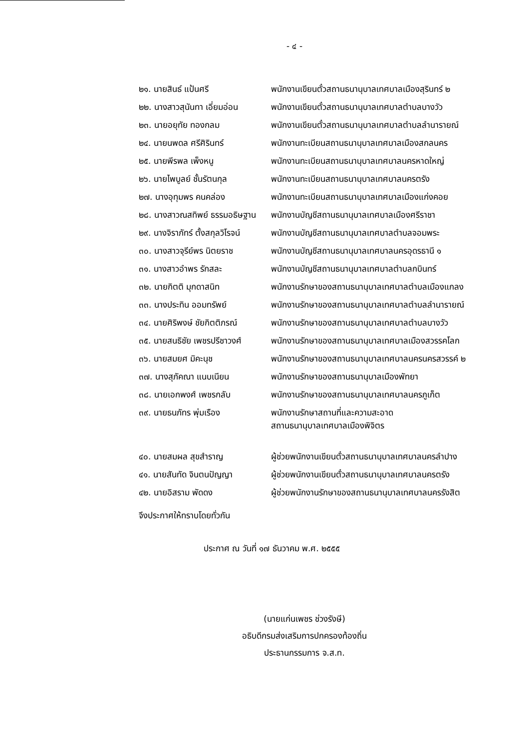- ๔ -
| ๒๑. นายสินธ์ แป้นศรี | พนักงานเขียนตั๋วสถานธนานุบาลเทศบาลเมืองสุรินทร์ ๒ |
| ๒๒. นางสาวสุนันทา เอี่ยมอ่อน | พนักงานเขียนตั๋วสถานธนานุบาลเทศบาลตำบลบางวัว |
| ๒๓. นายอยุทัย ทองกลม | พนักงานเขียนตั๋วสถานธนานุบาลเทศบาลตำบลลำนารายณ์ |
| ๒๔. นายนพดล ศรีศิรินทร์ | พนักงานทะเบียนสถานธนานุบาลเทศบาลเมืองสกลนคร |
| ๒๕. นายพีรพล เพ็งหนู | พนักงานทะเบียนสถานธนานุบาลเทศบาลนครหาดใหญ่ |
| ๒๖. นายไพบูลย์ ชั้นรัตนกุล | พนักงานทะเบียนสถานธนานุบาลเทศบาลนครตรัง |
| ๒๗. นางอุทุมพร คนคล่อง | พนักงานทะเบียนสถานธนานุบาลเทศบาลเมืองแก่งคอย |
| ๒๘. นางสาวณสทิพย์ ธรรมอธิษฐาน | พนักงานบัญชีสถานธนานุบาลเทศบาลเมืองศรีราชา |
| ๒๙. นางจิราภัทร์ ตั้งสกุลวิโรจน์ | พนักงานบัญชีสถานธนานุบาลเทศบาลตำบลจอมพระ |
| ๓๐. นางสาวจุรีย์พร นิตยราช | พนักงานบัญชีสถานธนานุบาลเทศบาลนครอุดรธานี ๑ |
| ๓๑. นางสาวอำพร รักสละ | พนักงานบัญชีสถานธนานุบาลเทศบาลตำบลกบินทร์ |
| ๓๒. นายกิตติ มุกดาสนิท | พนักงานรักษาของสถานธนานุบาลเทศบาลตำบลเมืองแกลง |
| ๓๓. นางประทิน ออมทรัพย์ | พนักงานรักษาของสถานธนานุบาลเทศบาลตำบลลำนารายณ์ |
| ๓๔. นายศิริพงษ์ ชัยกิตติภรณ์ | พนักงานรักษาของสถานธนานุบาลเทศบาลตำบลบางวัว |
| ๓๕. นายสนธิชัย เพชรปรีชาวงศ์ | พนักงานรักษาของสถานธนานุบาลเทศบาลเมืองสวรรคโลก |
| ๓๖. นายสมยศ มิคะนุช | พนักงานรักษาของสถานธนานุบาลเทศบาลนครนครสวรรค์ ๒ |
| ๓๗. นางสุภัคณา แนบเนียน | พนักงานรักษาของสถานธนานุบาลเมืองพัทยา |
| ๓๘. นายเอกพงศ์ เพชรกลับ | พนักงานรักษาของสถานธนานุบาลเทศบาลนครภูเก็ต |
| ๓๙. นายธนภัทร พุ่มเรือง | พนักงานรักษาสถานที่และความสะอาด สถานธนานุบาลเทศบาลเมืองพิจิตร |
| ๔๐. นายสมผล สุขสำราญ | ผู้ช่วยพนักงานเขียนตั๋วสถานธนานุบาลเทศบาลนครลำปาง |
| ๔๑. นายสันทัด จินตนปัญญา | ผู้ช่วยพนักงานเขียนตั๋วสถานธนานุบาลเทศบาลนครตรัง |
| ๔๒. นายอิสราม พัดดง | ผู้ช่วยพนักงานรักษาของสถานธนานุบาลเทศบาลนครรังสิต |
จึงประกาศให้ทราบโดยทั่วกัน
ประกาศ ณ วันที่ ๑๗ ธันวาคม พ.ศ. ๒๕๕๕
(นายแก่นเพชร ช่วงรังษี)
อธิบดีกรมส่งเสริมการปกครองท้องถิ่น
ประธานกรรมการ จ.ส.ท.